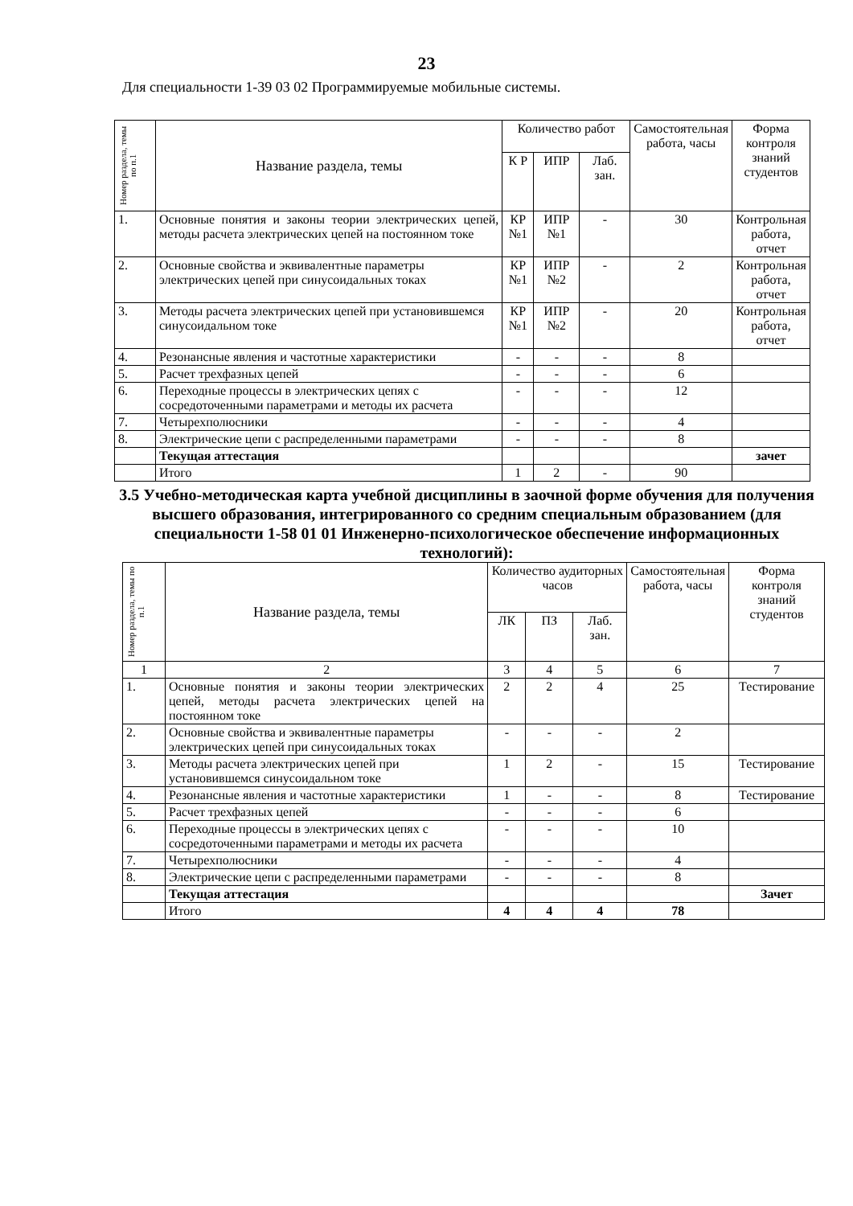23
Для специальности 1-39 03 02 Программируемые мобильные системы.
| Номер раздела, темы по п.1 | Название раздела, темы | Количество работ | | | Самостоятельная работа, часы | Форма контроля знаний студентов |
| --- | --- | --- | --- | --- | --- | --- |
| | | К Р | ИПР | Лаб. зан. | | |
| 1. | Основные понятия и законы теории электрических цепей, методы расчета электрических цепей на постоянном токе | КР №1 | ИПР №1 | - | 30 | Контрольная работа, отчет |
| 2. | Основные свойства и эквивалентные параметры электрических цепей при синусоидальных токах | КР №1 | ИПР №2 | - | 2 | Контрольная работа, отчет |
| 3. | Методы расчета электрических цепей при установившемся синусоидальном токе | КР №1 | ИПР №2 | - | 20 | Контрольная работа, отчет |
| 4. | Резонансные явления и частотные характеристики | - | - | - | 8 | |
| 5. | Расчет трехфазных цепей | - | - | - | 6 | |
| 6. | Переходные процессы в электрических цепях с сосредоточенными параметрами и методы их расчета | - | - | - | 12 | |
| 7. | Четырехполюсники | - | - | - | 4 | |
| 8. | Электрические цепи с распределенными параметрами | - | - | - | 8 | |
| | Текущая аттестация | | | | | зачет |
| | Итого | 1 | 2 | - | 90 | |
3.5 Учебно-методическая карта учебной дисциплины в заочной форме обучения для получения высшего образования, интегрированного со средним специальным образованием (для специальности 1-58 01 01 Инженерно-психологическое обеспечение информационных технологий):
| Номер раздела, темы по п.1 | Название раздела, темы | Количество аудиторных часов | | | Самостоятельная работа, часы | Форма контроля знаний студентов |
| --- | --- | --- | --- | --- | --- | --- |
| | | ЛК | ПЗ | Лаб. зан. | | |
| 1 | 2 | 3 | 4 | 5 | 6 | 7 |
| 1. | Основные понятия и законы теории электрических цепей, методы расчета электрических цепей на постоянном токе | 2 | 2 | 4 | 25 | Тестирование |
| 2. | Основные свойства и эквивалентные параметры электрических цепей при синусоидальных токах | - | - | - | 2 | |
| 3. | Методы расчета электрических цепей при установившемся синусоидальном токе | 1 | 2 | - | 15 | Тестирование |
| 4. | Резонансные явления и частотные характеристики | 1 | - | - | 8 | Тестирование |
| 5. | Расчет трехфазных цепей | - | - | - | 6 | |
| 6. | Переходные процессы в электрических цепях с сосредоточенными параметрами и методы их расчета | - | - | - | 10 | |
| 7. | Четырехполюсники | - | - | - | 4 | |
| 8. | Электрические цепи с распределенными параметрами | - | - | - | 8 | |
| | Текущая аттестация | | | | | Зачет |
| | Итого | 4 | 4 | 4 | 78 | |